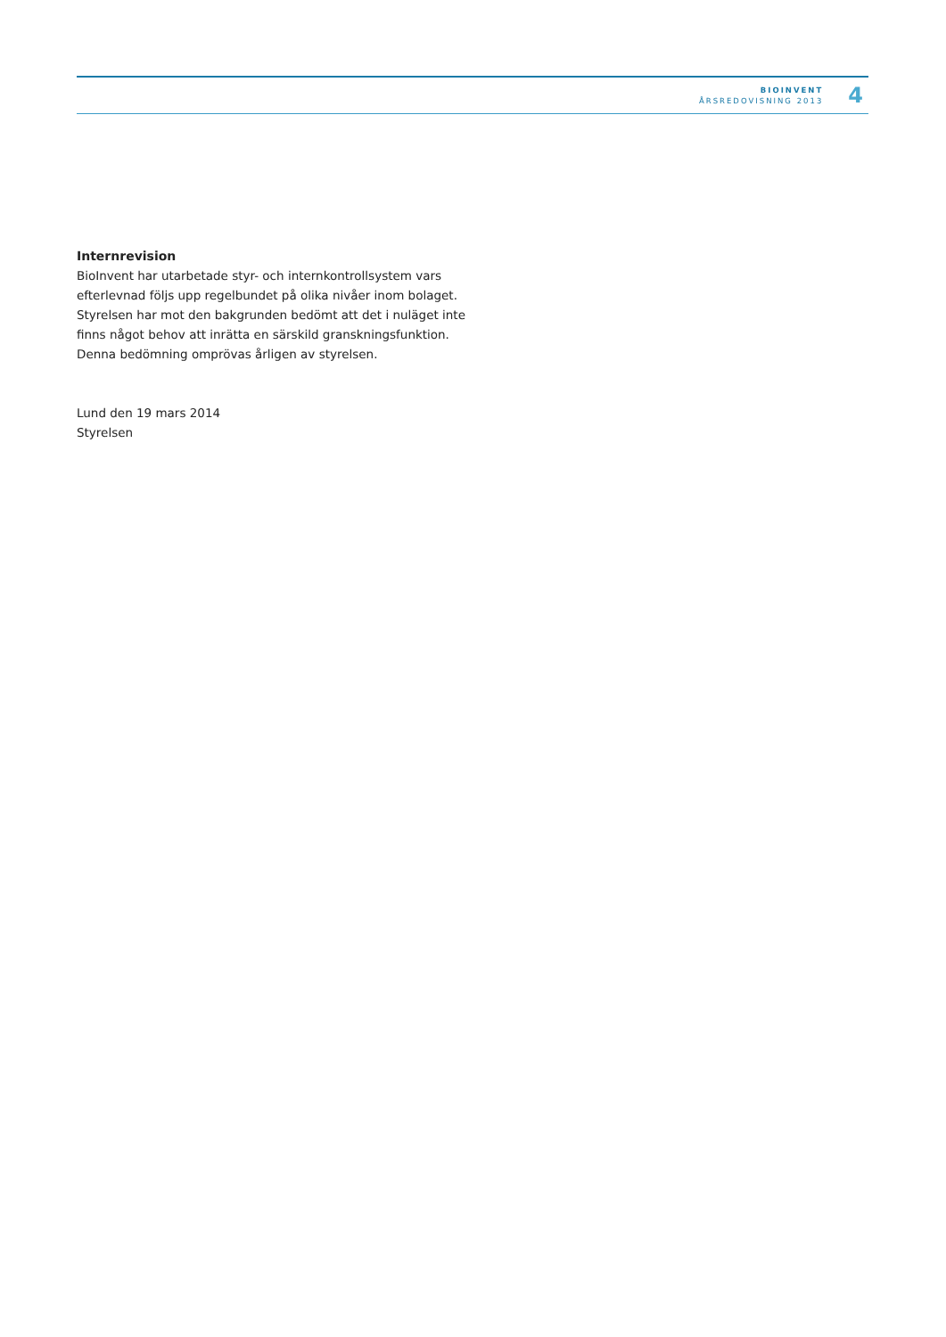BIOINVENT
ÅRSREDOVISNING 2013
4
Internrevision
BioInvent har utarbetade styr- och internkontrollsystem vars efterlevnad följs upp regelbundet på olika nivåer inom bolaget. Styrelsen har mot den bakgrunden bedömt att det i nuläget inte finns något behov att inrätta en särskild granskningsfunktion. Denna bedömning omprövas årligen av styrelsen.
Lund den 19 mars 2014
Styrelsen